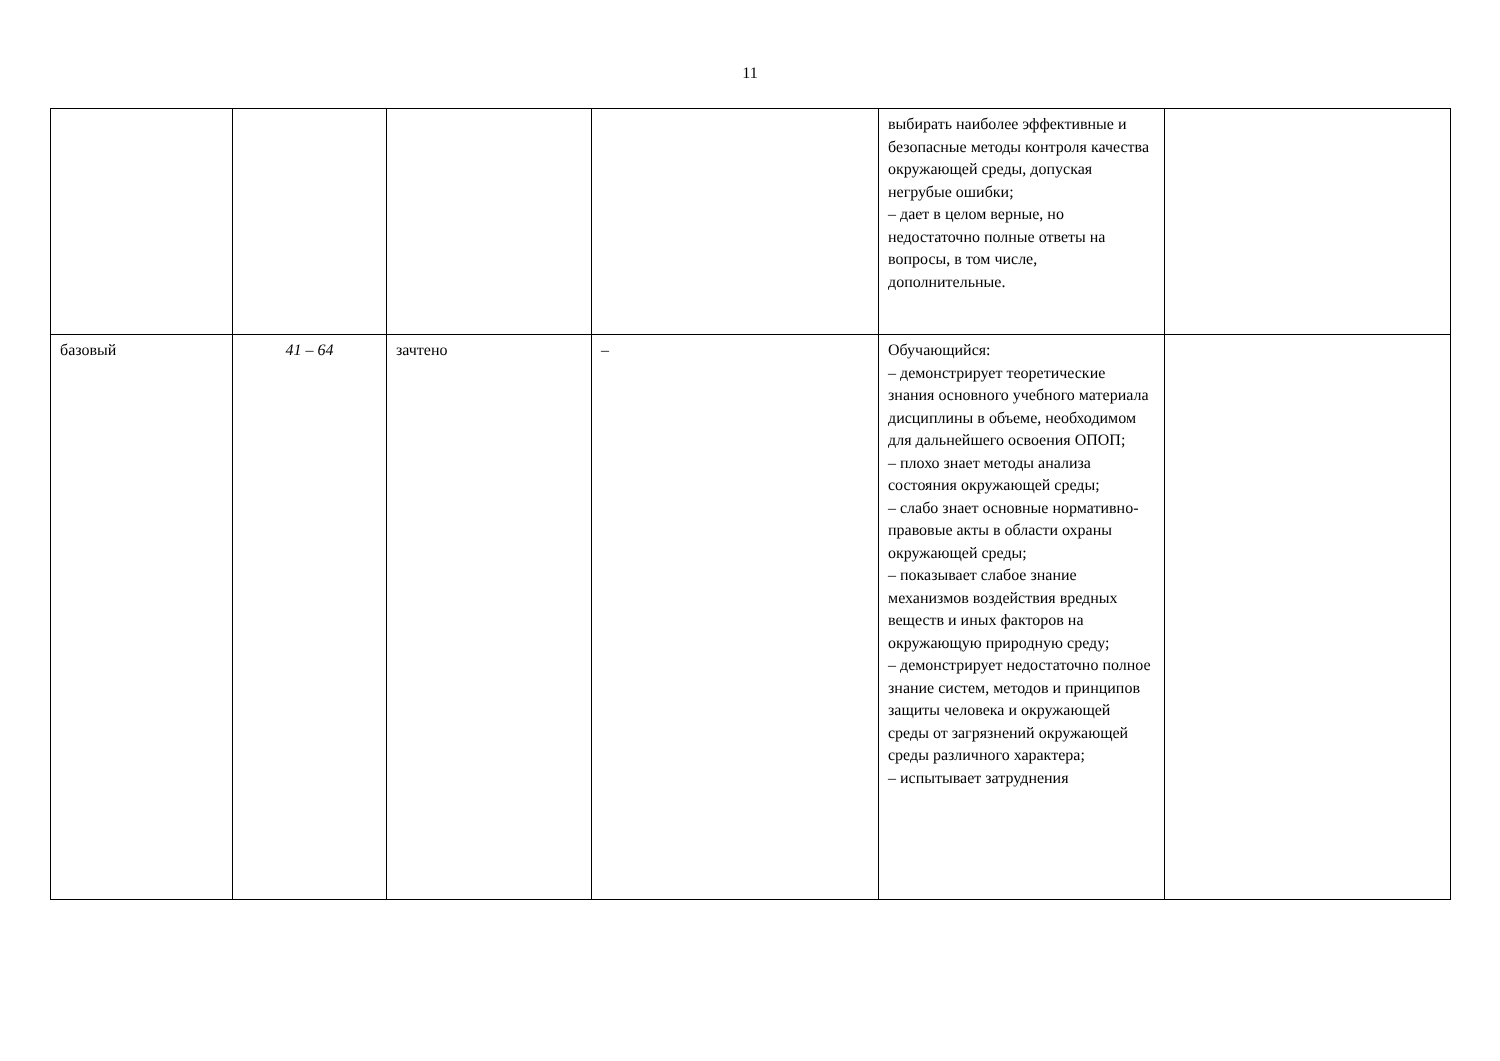11
| | | | | выбирать наиболее эффективные и безопасные методы контроля качества окружающей среды, допуская негрубые ошибки; – дает в целом верные, но недостаточно полные ответы на вопросы, в том числе, дополнительные. | |
| базовый | 41 – 64 | зачтено | – | Обучающийся: – демонстрирует теоретические знания основного учебного материала дисциплины в объеме, необходимом для дальнейшего освоения ОПОП; – плохо знает методы анализа состояния окружающей среды; – слабо знает основные нормативно-правовые акты в области охраны окружающей среды; – показывает слабое знание механизмов воздействия вредных веществ и иных факторов на окружающую природную среду; – демонстрирует недостаточно полное знание систем, методов и принципов защиты человека и окружающей среды от загрязнений окружающей среды различного характера; – испытывает затруднения | |